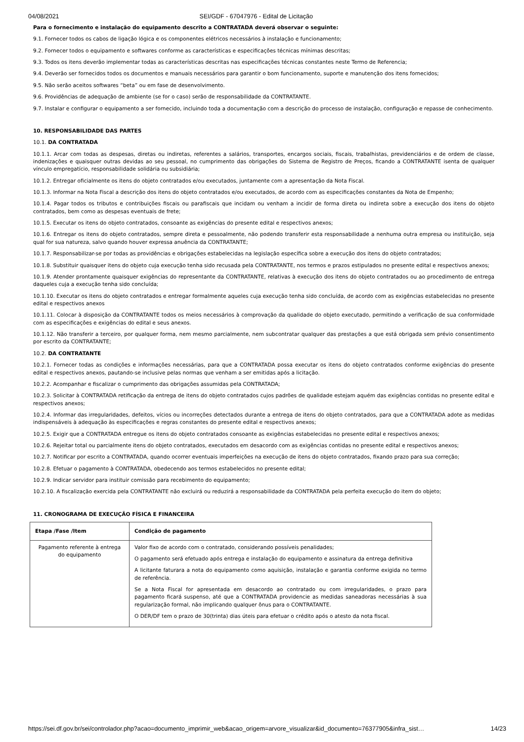04/08/2021 SEI/GDF - 67047976 - Edital de Licitação
Para o fornecimento e instalação do equipamento descrito a CONTRATADA deverá observar o seguinte:
9.1. Fornecer todos os cabos de ligação lógica e os componentes elétricos necessários à instalação e funcionamento;
9.2. Fornecer todos o equipamento e softwares conforme as características e especificações técnicas mínimas descritas;
9.3. Todos os itens deverão implementar todas as características descritas nas especificações técnicas constantes neste Termo de Referencia;
9.4. Deverão ser fornecidos todos os documentos e manuais necessários para garantir o bom funcionamento, suporte e manutenção dos itens fornecidos;
9.5. Não serão aceitos softwares “beta” ou em fase de desenvolvimento.
9.6. Providências de adequação de ambiente (se for o caso) serão de responsabilidade da CONTRATANTE.
9.7. Instalar e configurar o equipamento a ser fornecido, incluindo toda a documentação com a descrição do processo de instalação, configuração e repasse de conhecimento.
10. RESPONSABILIDADE DAS PARTES
10.1. DA CONTRATADA
10.1.1. Arcar com todas as despesas, diretas ou indiretas, referentes a salários, transportes, encargos sociais, fiscais, trabalhistas, previdenciários e de ordem de classe, indenizações e quaisquer outras devidas ao seu pessoal, no cumprimento das obrigações do Sistema de Registro de Preços, ficando a CONTRATANTE isenta de qualquer vínculo empregatício, responsabilidade solidária ou subsidiária;
10.1.2. Entregar oficialmente os itens do objeto contratados e/ou executados, juntamente com a apresentação da Nota Fiscal.
10.1.3. Informar na Nota Fiscal a descrição dos itens do objeto contratados e/ou executados, de acordo com as especificações constantes da Nota de Empenho;
10.1.4. Pagar todos os tributos e contribuições fiscais ou parafiscais que incidam ou venham a incidir de forma direta ou indireta sobre a execução dos itens do objeto contratados, bem como as despesas eventuais de frete;
10.1.5. Executar os itens do objeto contratados, consoante as exigências do presente edital e respectivos anexos;
10.1.6. Entregar os itens do objeto contratados, sempre direta e pessoalmente, não podendo transferir esta responsabilidade a nenhuma outra empresa ou instituição, seja qual for sua natureza, salvo quando houver expressa anuência da CONTRATANTE;
10.1.7. Responsabilizar-se por todas as providências e obrigações estabelecidas na legislação específica sobre a execução dos itens do objeto contratados;
10.1.8. Substituir quaisquer itens do objeto cuja execução tenha sido recusada pela CONTRATANTE, nos termos e prazos estipulados no presente edital e respectivos anexos;
10.1.9. Atender prontamente quaisquer exigências do representante da CONTRATANTE, relativas à execução dos itens do objeto contratados ou ao procedimento de entrega daqueles cuja a execução tenha sido concluída;
10.1.10. Executar os itens do objeto contratados e entregar formalmente aqueles cuja execução tenha sido concluída, de acordo com as exigências estabelecidas no presente edital e respectivos anexos
10.1.11. Colocar à disposição da CONTRATANTE todos os meios necessários à comprovação da qualidade do objeto executado, permitindo a verificação de sua conformidade com as especificações e exigências do edital e seus anexos.
10.1.12. Não transferir a terceiro, por qualquer forma, nem mesmo parcialmente, nem subcontratar qualquer das prestações a que está obrigada sem prévio consentimento por escrito da CONTRATANTE;
10.2. DA CONTRATANTE
10.2.1. Fornecer todas as condições e informações necessárias, para que a CONTRATADA possa executar os itens do objeto contratados conforme exigências do presente edital e respectivos anexos, pautando-se inclusive pelas normas que venham a ser emitidas após a licitação.
10.2.2. Acompanhar e fiscalizar o cumprimento das obrigações assumidas pela CONTRATADA;
10.2.3. Solicitar à CONTRATADA retificação da entrega de itens do objeto contratados cujos padrões de qualidade estejam aquém das exigências contidas no presente edital e respectivos anexos;
10.2.4. Informar das irregularidades, defeitos, vícios ou incorreções detectados durante a entrega de itens do objeto contratados, para que a CONTRATADA adote as medidas indispensáveis à adequação às especificações e regras constantes do presente edital e respectivos anexos;
10.2.5. Exigir que a CONTRATADA entregue os itens do objeto contratados consoante as exigências estabelecidas no presente edital e respectivos anexos;
10.2.6. Rejeitar total ou parcialmente itens do objeto contratados, executados em desacordo com as exigências contidas no presente edital e respectivos anexos;
10.2.7. Notificar por escrito a CONTRATADA, quando ocorrer eventuais imperfeições na execução de itens do objeto contratados, fixando prazo para sua correção;
10.2.8. Efetuar o pagamento à CONTRATADA, obedecendo aos termos estabelecidos no presente edital;
10.2.9. Indicar servidor para instituir comissão para recebimento do equipamento;
10.2.10. A fiscalização exercida pela CONTRATANTE não excluirá ou reduzirá a responsabilidade da CONTRATADA pela perfeita execução do item do objeto;
11. CRONOGRAMA DE EXECUÇÃO FÍSICA E FINANCEIRA
| Etapa /Fase /Item | Condição de pagamento |
| --- | --- |
| Pagamento referente à entrega do equipamento | Valor fixo de acordo com o contratado, considerando possíveis penalidades; O pagamento será efetuado após entrega e instalação do equipamento e assinatura da entrega definitiva A licitante faturara a nota do equipamento como aquisição, instalação e garantia conforme exigida no termo de referência. Se a Nota Fiscal for apresentada em desacordo ao contratado ou com irregularidades, o prazo para pagamento ficará suspenso, até que a CONTRATADA providencie as medidas saneadoras necessárias à sua regularização formal, não implicando qualquer ônus para o CONTRATANTE. O DER/DF tem o prazo de 30(trinta) dias úteis para efetuar o crédito após o atesto da nota fiscal. |
https://sei.df.gov.br/sei/controlador.php?acao=documento_imprimir_web&acao_origem=arvore_visualizar&id_documento=76377905&infra_sist… 14/23